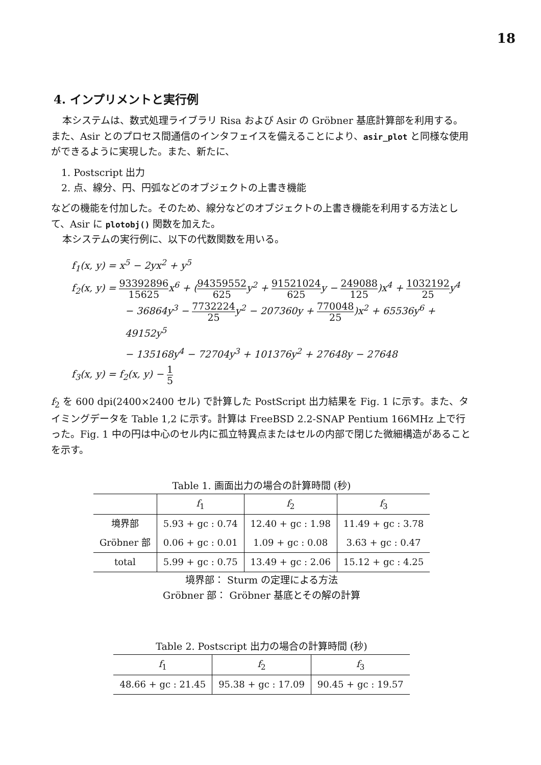18
4. インプリメントと実行例
本システムは、数式処理ライブラリ Risa および Asir の Gröbner 基底計算部を利用する。また、Asir とのプロセス間通信のインタフェイスを備えることにより、asir_plot と同様な使用ができるように実現した。また、新たに、
1. Postscript 出力
2. 点、線分、円、円弧などのオブジェクトの上書き機能
などの機能を付加した。そのため、線分などのオブジェクトの上書き機能を利用する方法として、Asir に plotobj() 関数を加えた。
本システムの実行例に、以下の代数関数を用いる。
f<sub>1</sub>(x, y) = x<sup>5</sup> − 2yx<sup>2</sup> + y<sup>5</sup>
f<sub>2</sub>(x, y) = 93392896 15625x<sup>6</sup> + (94359552 625y<sup>2</sup> + 91521024 625y − 249088 125)x<sup>4</sup> + 1032192 25y<sup>4</sup>
− 36864y<sup>3</sup> − 7732224 25y<sup>2</sup> − 207360y + 770048 25)x<sup>2</sup> + 65536y<sup>6</sup> + 49152y<sup>5</sup>
− 135168y<sup>4</sup> − 72704y<sup>3</sup> + 101376y<sup>2</sup> + 27648y − 27648
f<sub>3</sub>(x, y) = f<sub>2</sub>(x, y) − 1 5
f<sub>2</sub> を 600 dpi(2400×2400 セル) で計算した PostScript 出力結果を Fig. 1 に示す。また、タイミングデータを Table 1,2 に示す。計算は FreeBSD 2.2-SNAP Pentium 166MHz 上で行った。Fig. 1 中の円は中心のセル内に孤立特異点またはセルの内部で閉じた微細構造があることを示す。
Table 1. 画面出力の場合の計算時間 (秒)
| | f<sub>1</sub> | f<sub>2</sub> | f<sub>3</sub> |
| --- | --- | --- | --- |
| 境界部 | 5.93 + gc : 0.74 | 12.40 + gc : 1.98 | 11.49 + gc : 3.78 |
| Gröbner 部 | 0.06 + gc : 0.01 | 1.09 + gc : 0.08 | 3.63 + gc : 0.47 |
| total | 5.99 + gc : 0.75 | 13.49 + gc : 2.06 | 15.12 + gc : 4.25 |
境界部： Sturm の定理による方法
Gröbner 部： Gröbner 基底とその解の計算
Table 2. Postscript 出力の場合の計算時間 (秒)
| f<sub>1</sub> | f<sub>2</sub> | f<sub>3</sub> |
| --- | --- | --- |
| 48.66 + gc : 21.45 | 95.38 + gc : 17.09 | 90.45 + gc : 19.57 |